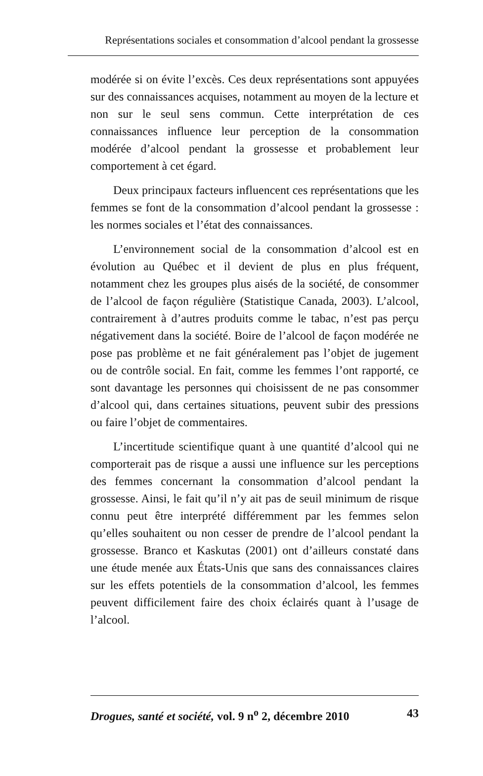Représentations sociales et consommation d’alcool pendant la grossesse
modérée si on évite l’excès. Ces deux représentations sont appuyées sur des connaissances acquises, notamment au moyen de la lecture et non sur le seul sens commun. Cette interprétation de ces connaissances influence leur perception de la consommation modérée d’alcool pendant la grossesse et probablement leur comportement à cet égard.
Deux principaux facteurs influencent ces représentations que les femmes se font de la consommation d’alcool pendant la grossesse : les normes sociales et l’état des connaissances.
L’environnement social de la consommation d’alcool est en évolution au Québec et il devient de plus en plus fréquent, notamment chez les groupes plus aisés de la société, de consommer de l’alcool de façon régulière (Statistique Canada, 2003). L’alcool, contrairement à d’autres produits comme le tabac, n’est pas perçu négativement dans la société. Boire de l’alcool de façon modérée ne pose pas problème et ne fait généralement pas l’objet de jugement ou de contrôle social. En fait, comme les femmes l’ont rapporté, ce sont davantage les personnes qui choisissent de ne pas consommer d’alcool qui, dans certaines situations, peuvent subir des pressions ou faire l’objet de commentaires.
L’incertitude scientifique quant à une quantité d’alcool qui ne comporterait pas de risque a aussi une influence sur les perceptions des femmes concernant la consommation d’alcool pendant la grossesse. Ainsi, le fait qu’il n’y ait pas de seuil minimum de risque connu peut être interprété différemment par les femmes selon qu’elles souhaitent ou non cesser de prendre de l’alcool pendant la grossesse. Branco et Kaskutas (2001) ont d’ailleurs constaté dans une étude menée aux États-Unis que sans des connaissances claires sur les effets potentiels de la consommation d’alcool, les femmes peuvent difficilement faire des choix éclairés quant à l’usage de l’alcool.
Drogues, santé et société, vol. 9 n<sup>o</sup> 2, décembre 2010 43